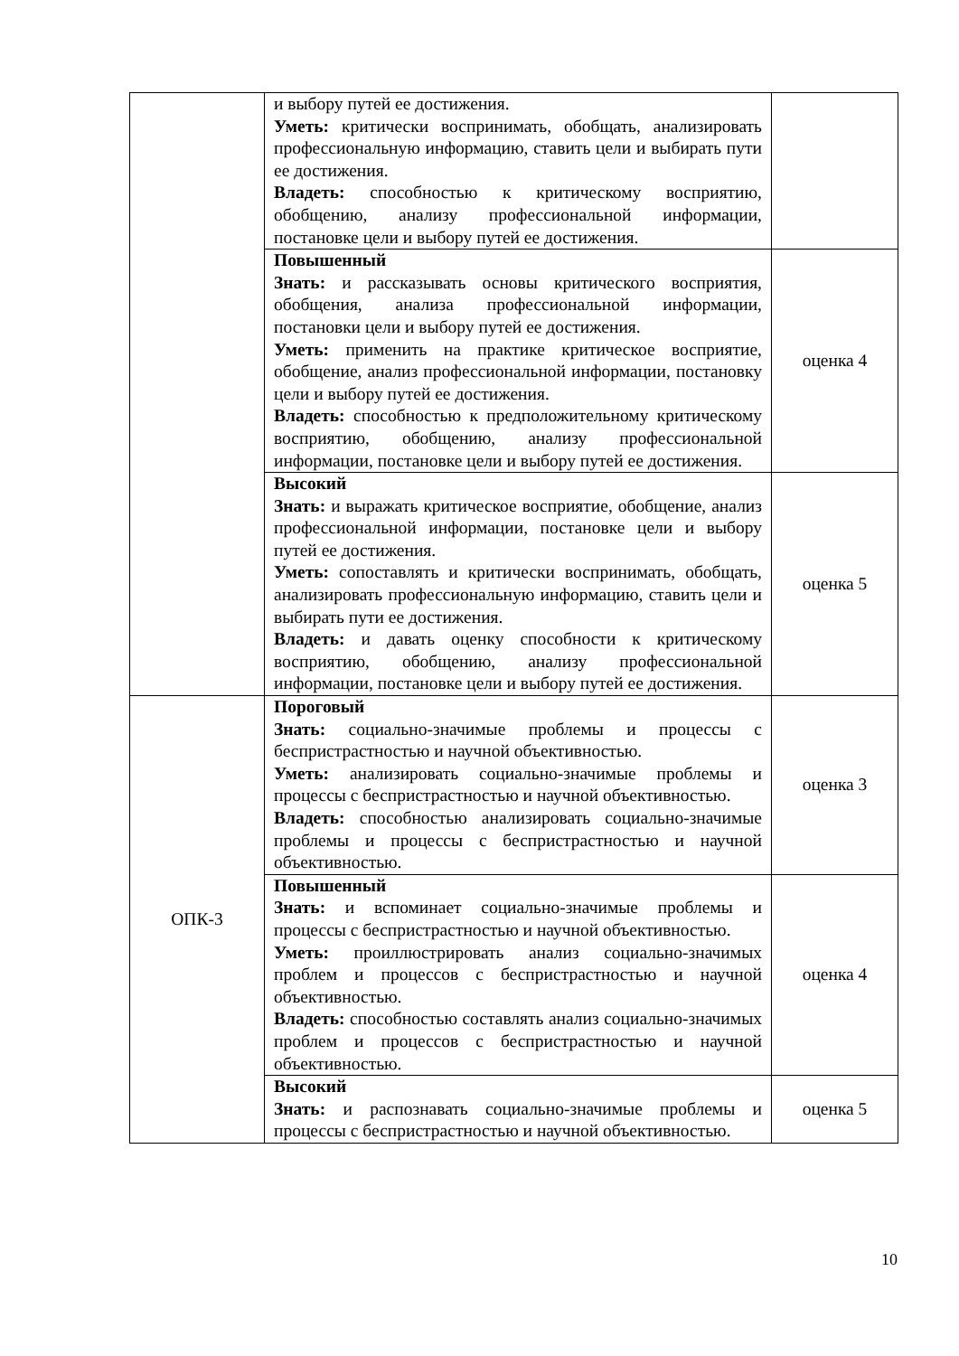| | и выбору путей ее достижения. Уметь: критически воспринимать, обобщать, анализировать профессиональную информацию, ставить цели и выбирать пути ее достижения. Владеть: способностью к критическому восприятию, обобщению, анализу профессиональной информации, постановке цели и выбору путей ее достижения. | |
| | Повышенный Знать: и рассказывать основы критического восприятия, обобщения, анализа профессиональной информации, постановки цели и выбору путей ее достижения. Уметь: применить на практике критическое восприятие, обобщение, анализ профессиональной информации, постановку цели и выбору путей ее достижения. Владеть: способностью к предположительному критическому восприятию, обобщению, анализу профессиональной информации, постановке цели и выбору путей ее достижения. | оценка 4 |
| | Высокий Знать: и выражать критическое восприятие, обобщение, анализ профессиональной информации, постановке цели и выбору путей ее достижения. Уметь: сопоставлять и критически воспринимать, обобщать, анализировать профессиональную информацию, ставить цели и выбирать пути ее достижения. Владеть: и давать оценку способности к критическому восприятию, обобщению, анализу профессиональной информации, постановке цели и выбору путей ее достижения. | оценка 5 |
| ОПК-3 | Пороговый Знать: социально-значимые проблемы и процессы с беспристрастностью и научной объективностью. Уметь: анализировать социально-значимые проблемы и процессы с беспристрастностью и научной объективностью. Владеть: способностью анализировать социально-значимые проблемы и процессы с беспристрастностью и научной объективностью. | оценка 3 |
| | Повышенный Знать: и вспоминает социально-значимые проблемы и процессы с беспристрастностью и научной объективностью. Уметь: проиллюстрировать анализ социально-значимых проблем и процессов с беспристрастностью и научной объективностью. Владеть: способностью составлять анализ социально-значимых проблем и процессов с беспристрастностью и научной объективностью. | оценка 4 |
| | Высокий Знать: и распознавать социально-значимые проблемы и процессы с беспристрастностью и научной объективностью. | оценка 5 |
10